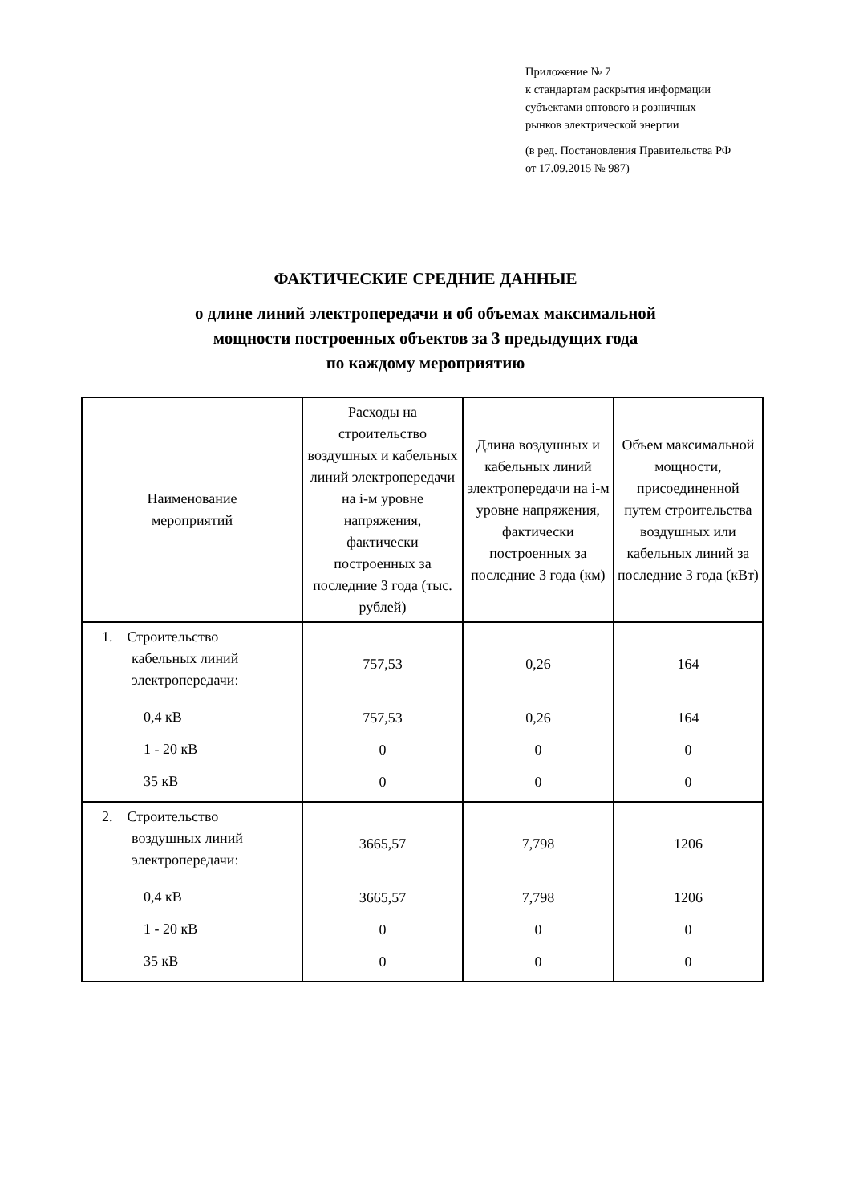Приложение № 7
к стандартам раскрытия информации
субъектами оптового и розничных
рынков электрической энергии
(в ред. Постановления Правительства РФ
от 17.09.2015 № 987)
ФАКТИЧЕСКИЕ СРЕДНИЕ ДАННЫЕ
о длине линий электропередачи и об объемах максимальной
мощности построенных объектов за 3 предыдущих года
по каждому мероприятию
| Наименование мероприятий | Расходы на строительство воздушных и кабельных линий электропередачи на i-м уровне напряжения, фактически построенных за последние 3 года (тыс. рублей) | Длина воздушных и кабельных линий электропередачи на i-м уровне напряжения, фактически построенных за последние 3 года (км) | Объем максимальной мощности, присоединенной путем строительства воздушных или кабельных линий за последние 3 года (кВт) |
| --- | --- | --- | --- |
| 1. Строительство кабельных линий электропередачи: 0,4 кВ 1 - 20 кВ 35 кВ | 757,53 757,53 0 0 | 0,26 0,26 0 0 | 164 164 0 0 |
| 2. Строительство воздушных линий электропередачи: 0,4 кВ 1 - 20 кВ 35 кВ | 3665,57 3665,57 0 0 | 7,798 7,798 0 0 | 1206 1206 0 0 |